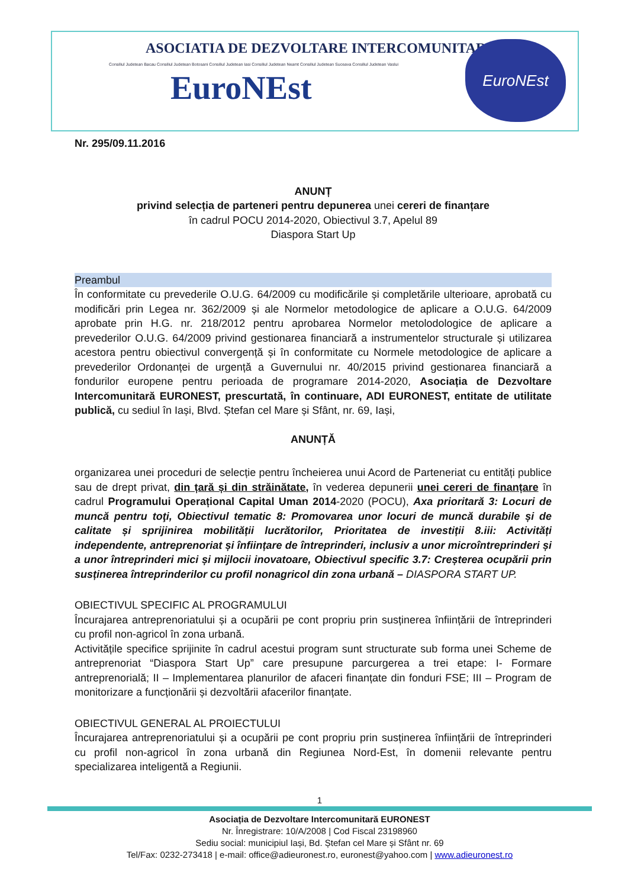ASOCIATIA DE DEZVOLTARE INTERCOMUNITARA
Consiliul Judetean Bacau Consiliul Judetean Botosani Consiliul Judetean Iasi Consiliul Judetean Neamt Consiliul Judetean Suceava Consiliul Judetean Vaslui
EuroNEst
EuroNEst
Nr. 295/09.11.2016
ANUNȚ
privind selecția de parteneri pentru depunerea unei cereri de finanțare
în cadrul POCU 2014-2020, Obiectivul 3.7, Apelul 89
Diaspora Start Up
Preambul
În conformitate cu prevederile O.U.G. 64/2009 cu modificările și completările ulterioare, aprobată cu modificări prin Legea nr. 362/2009 și ale Normelor metodologice de aplicare a O.U.G. 64/2009 aprobate prin H.G. nr. 218/2012 pentru aprobarea Normelor metolodologice de aplicare a prevederilor O.U.G. 64/2009 privind gestionarea financiară a instrumentelor structurale și utilizarea acestora pentru obiectivul convergență și în conformitate cu Normele metodologice de aplicare a prevederilor Ordonanței de urgență a Guvernului nr. 40/2015 privind gestionarea financiară a fondurilor europene pentru perioada de programare 2014-2020, Asociația de Dezvoltare Intercomunitară EURONEST, prescurtată, în continuare, ADI EURONEST, entitate de utilitate publică, cu sediul în Iași, Blvd. Ștefan cel Mare și Sfânt, nr. 69, Iași,
ANUNȚĂ
organizarea unei proceduri de selecție pentru încheierea unui Acord de Parteneriat cu entități publice sau de drept privat, din țară și din străinătate, în vederea depunerii unei cereri de finanțare în cadrul Programului Operațional Capital Uman 2014-2020 (POCU), Axa prioritară 3: Locuri de muncă pentru toţi, Obiectivul tematic 8: Promovarea unor locuri de muncă durabile și de calitate și sprijinirea mobilității lucrătorilor, Prioritatea de investiții 8.iii: Activități independente, antreprenoriat și înființare de întreprinderi, inclusiv a unor microîntreprinderi și a unor întreprinderi mici și mijlocii inovatoare, Obiectivul specific 3.7: Creșterea ocupării prin susținerea întreprinderilor cu profil nonagricol din zona urbană – DIASPORA START UP.
OBIECTIVUL SPECIFIC AL PROGRAMULUI
Încurajarea antreprenoriatului și a ocupării pe cont propriu prin susținerea înființării de întreprinderi cu profil non-agricol în zona urbană.
Activitățile specifice sprijinite în cadrul acestui program sunt structurate sub forma unei Scheme de antreprenoriat “Diaspora Start Up” care presupune parcurgerea a trei etape: I- Formare antreprenorială; II – Implementarea planurilor de afaceri finanțate din fonduri FSE; III – Program de monitorizare a funcționării și dezvoltării afacerilor finanțate.
OBIECTIVUL GENERAL AL PROIECTULUI
Încurajarea antreprenoriatului și a ocupării pe cont propriu prin susținerea înființării de întreprinderi cu profil non-agricol în zona urbană din Regiunea Nord-Est, în domenii relevante pentru specializarea inteligentă a Regiunii.
1
Asociația de Dezvoltare Intercomunitară EURONEST
Nr. Înregistrare: 10/A/2008 | Cod Fiscal 23198960
Sediu social: municipiul Iași, Bd. Ștefan cel Mare și Sfânt nr. 69
Tel/Fax: 0232-273418 | e-mail: office@adieuronest.ro, euronest@yahoo.com | www.adieuronest.ro